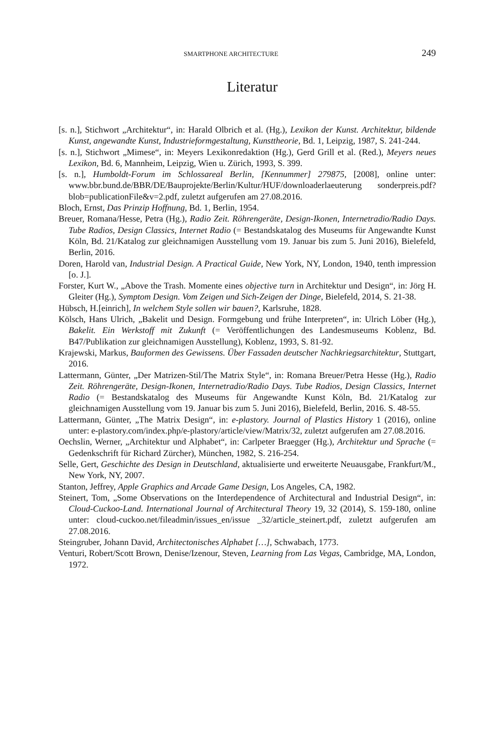SMARTPHONE ARCHITECTURE 249
Literatur
[s. n.], Stichwort „Architektur“, in: Harald Olbrich et al. (Hg.), Lexikon der Kunst. Architektur, bildende Kunst, angewandte Kunst, Industrieformgestaltung, Kunsttheorie, Bd. 1, Leipzig, 1987, S. 241-244.
[s. n.], Stichwort „Mimese“, in: Meyers Lexikonredaktion (Hg.), Gerd Grill et al. (Red.), Meyers neues Lexikon, Bd. 6, Mannheim, Leipzig, Wien u. Zürich, 1993, S. 399.
[s. n.], Humboldt-Forum im Schlossareal Berlin, [Kennummer] 279875, [2008], online unter: www.bbr.bund.de/BBR/DE/Bauprojekte/Berlin/Kultur/HUF/downloaderlaeuterung sonderpreis.pdf?blob=publicationFile&v=2.pdf, zuletzt aufgerufen am 27.08.2016.
Bloch, Ernst, Das Prinzip Hoffnung, Bd. 1, Berlin, 1954.
Breuer, Romana/Hesse, Petra (Hg.), Radio Zeit. Röhrengeräte, Design-Ikonen, Internetradio/Radio Days. Tube Radios, Design Classics, Internet Radio (= Bestandskatalog des Museums für Angewandte Kunst Köln, Bd. 21/Katalog zur gleichnamigen Ausstellung vom 19. Januar bis zum 5. Juni 2016), Bielefeld, Berlin, 2016.
Doren, Harold van, Industrial Design. A Practical Guide, New York, NY, London, 1940, tenth impression [o. J.].
Forster, Kurt W., „Above the Trash. Momente eines objective turn in Architektur und Design“, in: Jörg H. Gleiter (Hg.), Symptom Design. Vom Zeigen und Sich-Zeigen der Dinge, Bielefeld, 2014, S. 21-38.
Hübsch, H.[einrich], In welchem Style sollen wir bauen?, Karlsruhe, 1828.
Kölsch, Hans Ulrich, „Bakelit und Design. Formgebung und frühe Interpreten“, in: Ulrich Löber (Hg.), Bakelit. Ein Werkstoff mit Zukunft (= Veröffentlichungen des Landesmuseums Koblenz, Bd. B47/Publikation zur gleichnamigen Ausstellung), Koblenz, 1993, S. 81-92.
Krajewski, Markus, Bauformen des Gewissens. Über Fassaden deutscher Nachkriegsarchitektur, Stuttgart, 2016.
Lattermann, Günter, „Der Matrizen-Stil/The Matrix Style“, in: Romana Breuer/Petra Hesse (Hg.), Radio Zeit. Röhrengeräte, Design-Ikonen, Internetradio/Radio Days. Tube Radios, Design Classics, Internet Radio (= Bestandskatalog des Museums für Angewandte Kunst Köln, Bd. 21/Katalog zur gleichnamigen Ausstellung vom 19. Januar bis zum 5. Juni 2016), Bielefeld, Berlin, 2016. S. 48-55.
Lattermann, Günter, „The Matrix Design“, in: e-plastory. Journal of Plastics History 1 (2016), online unter: e-plastory.com/index.php/e-plastory/article/view/Matrix/32, zuletzt aufgerufen am 27.08.2016.
Oechslin, Werner, „Architektur und Alphabet“, in: Carlpeter Braegger (Hg.), Architektur und Sprache (= Gedenkschrift für Richard Zürcher), München, 1982, S. 216-254.
Selle, Gert, Geschichte des Design in Deutschland, aktualisierte und erweiterte Neuausgabe, Frankfurt/M., New York, NY, 2007.
Stanton, Jeffrey, Apple Graphics and Arcade Game Design, Los Angeles, CA, 1982.
Steinert, Tom, „Some Observations on the Interdependence of Architectural and Industrial Design“, in: Cloud-Cuckoo-Land. International Journal of Architectural Theory 19, 32 (2014), S. 159-180, online unter: cloud-cuckoo.net/fileadmin/issues_en/issue _32/article_steinert.pdf, zuletzt aufgerufen am 27.08.2016.
Steingruber, Johann David, Architectonisches Alphabet […], Schwabach, 1773.
Venturi, Robert/Scott Brown, Denise/Izenour, Steven, Learning from Las Vegas, Cambridge, MA, London, 1972.